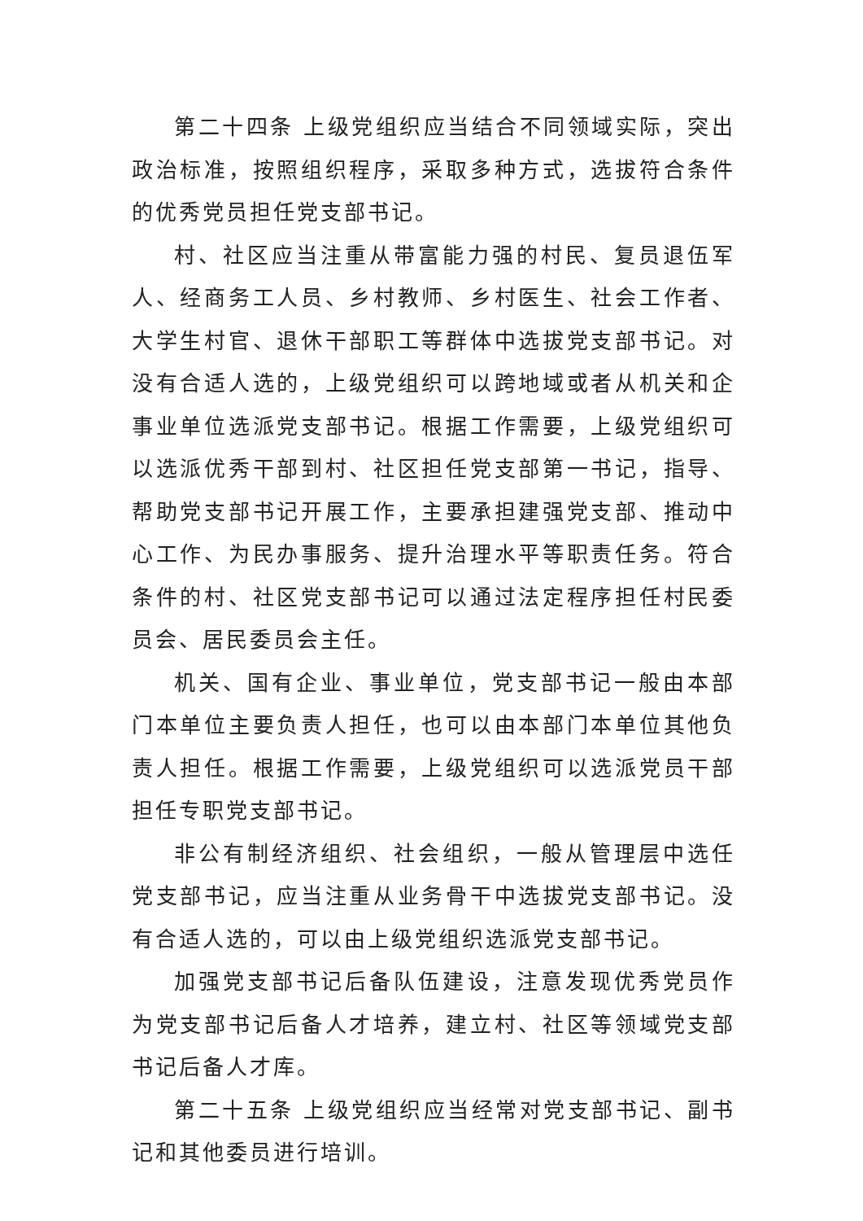第二十四条 上级党组织应当结合不同领域实际，突出政治标准，按照组织程序，采取多种方式，选拔符合条件的优秀党员担任党支部书记。
村、社区应当注重从带富能力强的村民、复员退伍军人、经商务工人员、乡村教师、乡村医生、社会工作者、大学生村官、退休干部职工等群体中选拔党支部书记。对没有合适人选的，上级党组织可以跨地域或者从机关和企事业单位选派党支部书记。根据工作需要，上级党组织可以选派优秀干部到村、社区担任党支部第一书记，指导、帮助党支部书记开展工作，主要承担建强党支部、推动中心工作、为民办事服务、提升治理水平等职责任务。符合条件的村、社区党支部书记可以通过法定程序担任村民委员会、居民委员会主任。
机关、国有企业、事业单位，党支部书记一般由本部门本单位主要负责人担任，也可以由本部门本单位其他负责人担任。根据工作需要，上级党组织可以选派党员干部担任专职党支部书记。
非公有制经济组织、社会组织，一般从管理层中选任党支部书记，应当注重从业务骨干中选拔党支部书记。没有合适人选的，可以由上级党组织选派党支部书记。
加强党支部书记后备队伍建设，注意发现优秀党员作为党支部书记后备人才培养，建立村、社区等领域党支部书记后备人才库。
第二十五条 上级党组织应当经常对党支部书记、副书记和其他委员进行培训。